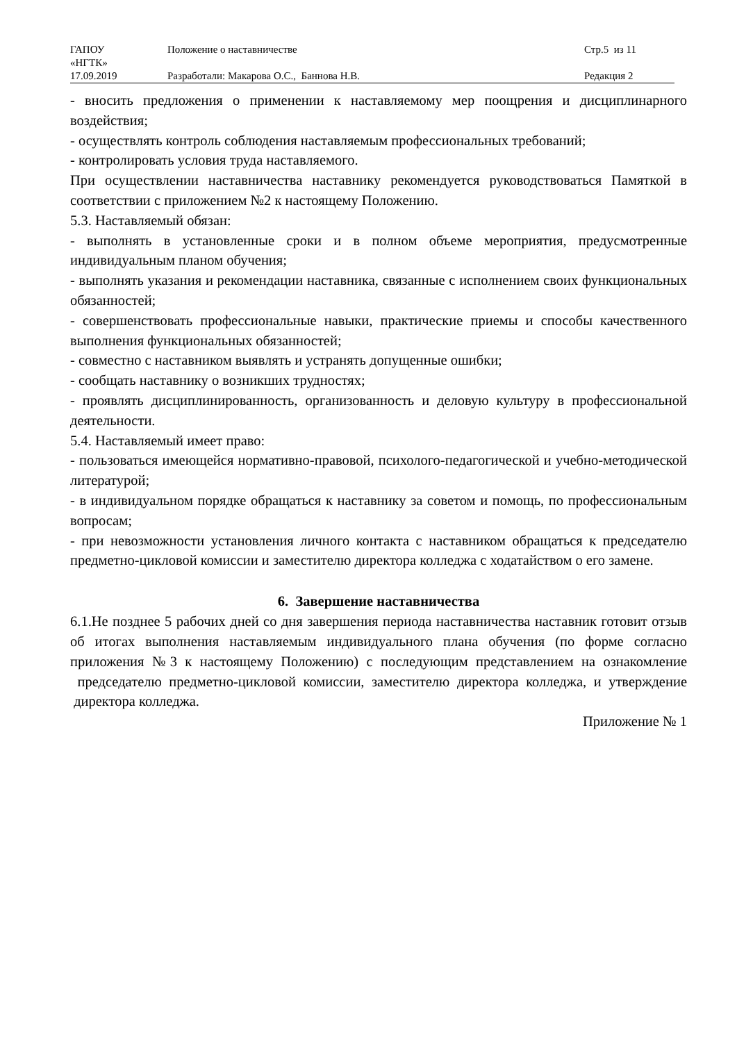| ГАПОУ «НГТК» | Положение о наставничестве | Стр.5 из 11 |
| 17.09.2019 | Разработали: Макарова О.С., Баннова Н.В. | Редакция 2 |
- вносить предложения о применении к наставляемому мер поощрения и дисциплинарного воздействия;
- осуществлять контроль соблюдения наставляемым профессиональных требований;
- контролировать условия труда наставляемого.
При осуществлении наставничества наставнику рекомендуется руководствоваться Памяткой в соответствии с приложением №2 к настоящему Положению.
5.3. Наставляемый обязан:
- выполнять в установленные сроки и в полном объеме мероприятия, предусмотренные индивидуальным планом обучения;
- выполнять указания и рекомендации наставника, связанные с исполнением своих функциональных обязанностей;
- совершенствовать профессиональные навыки, практические приемы и способы качественного выполнения функциональных обязанностей;
- совместно с наставником выявлять и устранять допущенные ошибки;
- сообщать наставнику о возникших трудностях;
- проявлять дисциплинированность, организованность и деловую культуру в профессиональной деятельности.
5.4. Наставляемый имеет право:
- пользоваться имеющейся нормативно-правовой, психолого-педагогической и учебно-методической литературой;
- в индивидуальном порядке обращаться к наставнику за советом и помощь, по профессиональным вопросам;
- при невозможности установления личного контакта с наставником обращаться к председателю предметно-цикловой комиссии и заместителю директора колледжа с ходатайством о его замене.
6. Завершение наставничества
6.1.Не позднее 5 рабочих дней со дня завершения периода наставничества наставник готовит отзыв об итогах выполнения наставляемым индивидуального плана обучения (по форме согласно приложения №3 к настоящему Положению) с последующим представлением на ознакомление председателю предметно-цикловой комиссии, заместителю директора колледжа, и утверждение директора колледжа.
Приложение № 1